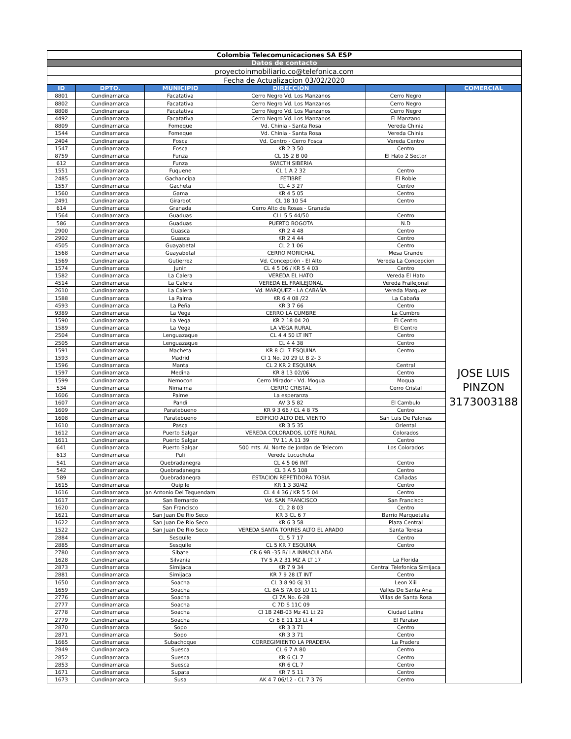| Colombia Telecomunicaciones SA ESP | | | | | |
| Datos de contacto | | | | | |
| proyectoinmobiliario.co@telefonica.com | | | | | |
| Fecha de Actualizacion 03/02/2020 | | | | | |
| ID | DPTO. | MUNICIPIO | DIRECCIÓN | | COMERCIAL |
| 8801 | Cundinamarca | Facatativa | Cerro Negro Vd. Los Manzanos | Cerro Negro | JOSE LUIS PINZON 3173003188 |
| 8802 | Cundinamarca | Facatativa | Cerro Negro Vd. Los Manzanos | Cerro Negro | |
| 8808 | Cundinamarca | Facatativa | Cerro Negro Vd. Los Manzanos | Cerro Negro | |
| 4492 | Cundinamarca | Facatativa | Cerro Negro Vd. Los Manzanos | El Manzano | |
| 8809 | Cundinamarca | Fomeque | Vd. Chinia - Santa Rosa | Vereda Chinia | |
| 1544 | Cundinamarca | Fomeque | Vd. Chinia - Santa Rosa | Vereda Chinia | |
| 2404 | Cundinamarca | Fosca | Vd. Centro - Cerro Fosca | Vereda Centro | |
| 1547 | Cundinamarca | Fosca | KR 2 3 50 | Centro | |
| 8759 | Cundinamarca | Funza | CL 15 2 B 00 | El Hato 2 Sector | |
| 612 | Cundinamarca | Funza | SWICTH SIBERIA | | |
| 1551 | Cundinamarca | Fuquene | CL 1 A 2 32 | Centro | |
| 2485 | Cundinamarca | Gachancipa | FETIBRE | El Roble | |
| 1557 | Cundinamarca | Gacheta | CL 4 3 27 | Centro | |
| 1560 | Cundinamarca | Gama | KR 4 5 05 | Centro | |
| 2491 | Cundinamarca | Girardot | CL 18 10 54 | Centro | |
| 614 | Cundinamarca | Granada | Cerro Alto de Rosas - Granada | | |
| 1564 | Cundinamarca | Guaduas | CLL 5 5 44/50 | Centro | |
| 586 | Cundinamarca | Guaduas | PUERTO BOGOTA | N.D | |
| 2900 | Cundinamarca | Guasca | KR 2 4 48 | Centro | |
| 2902 | Cundinamarca | Guasca | KR 2 4 44 | Centro | |
| 4505 | Cundinamarca | Guayabetal | CL 2 1 06 | Centro | |
| 1568 | Cundinamarca | Guayabetal | CERRO MORICHAL | Mesa Grande | |
| 1569 | Cundinamarca | Gutierrez | Vd. Concepción - El Alto | Vereda La Concepcion | |
| 1574 | Cundinamarca | Junin | CL 4 5 06 / KR 5 4 03 | Centro | |
| 1582 | Cundinamarca | La Calera | VEREDA EL HATO | Vereda El Hato | |
| 4514 | Cundinamarca | La Calera | VEREDA EL FRAILEJONAL | Vereda Frailejonal | |
| 2610 | Cundinamarca | La Calera | Vd. MARQUEZ - LA CABAÑA | Vereda Marquez | |
| 1588 | Cundinamarca | La Palma | KR 6 4 08 /22 | La Cabaña | |
| 4593 | Cundinamarca | La Peña | KR 3 7 66 | Centro | |
| 9389 | Cundinamarca | La Vega | CERRO LA CUMBRE | La Cumbre | |
| 1590 | Cundinamarca | La Vega | KR 2 18 04 20 | El Centro | |
| 1589 | Cundinamarca | La Vega | LA VEGA RURAL | El Centro | |
| 2504 | Cundinamarca | Lenguazaque | CL 4 4 50 LT INT | Centro | |
| 2505 | Cundinamarca | Lenguazaque | CL 4 4 38 | Centro | |
| 1591 | Cundinamarca | Macheta | KR 8 CL 7 ESQUINA | Centro | |
| 1593 | Cundinamarca | Madrid | Cl 1 No. 20 29 Lt B 2- 3 | | |
| 1596 | Cundinamarca | Manta | CL 2 KR 2 ESQUINA | Central | |
| 1597 | Cundinamarca | Medina | KR 8 13 02/06 | Centro | |
| 1599 | Cundinamarca | Nemocon | Cerro Mirador - Vd. Mogua | Mogua | |
| 534 | Cundinamarca | Nimaima | CERRO CRISTAL | Cerro Cristal | |
| 1606 | Cundinamarca | Paime | La esperanza | | |
| 1607 | Cundinamarca | Pandi | AV 3 5 82 | El Cambulo | |
| 1609 | Cundinamarca | Paratebueno | KR 9 3 66 / CL 4 8 75 | Centro | |
| 1608 | Cundinamarca | Paratebueno | EDIFICIO ALTO DEL VIENTO | San Luis De Palonas | |
| 1610 | Cundinamarca | Pasca | KR 3 5 35 | Oriental | |
| 1612 | Cundinamarca | Puerto Salgar | VEREDA COLORADOS, LOTE RURAL | Colorados | |
| 1611 | Cundinamarca | Puerto Salgar | TV 11 A 11 39 | Centro | |
| 641 | Cundinamarca | Puerto Salgar | 500 mts. AL Norte de Jordan de Telecom | Los Colorados | |
| 613 | Cundinamarca | Puli | Vereda Lucuchuta | | |
| 541 | Cundinamarca | Quebradanegra | CL 4 5 06 INT | Centro | |
| 542 | Cundinamarca | Quebradanegra | CL 3 A 5 108 | Centro | |
| 589 | Cundinamarca | Quebradanegra | ESTACION REPETIDORA TOBIA | Cañadas | |
| 1615 | Cundinamarca | Quipile | KR 1 3 30/42 | Centro | |
| 1616 | Cundinamarca | an Antonio Del Tequendam | CL 4 4 36 / KR 5 5 04 | Centro | |
| 1617 | Cundinamarca | San Bernardo | Vd. SAN FRANCISCO | San Francisco | |
| 1620 | Cundinamarca | San Francisco | CL 2 8 03 | Centro | |
| 1621 | Cundinamarca | San Juan De Rio Seco | KR 3 CL 6 7 | Barrio Marquetalia | |
| 1622 | Cundinamarca | San Juan De Rio Seco | KR 6 3 58 | Plaza Central | |
| 1522 | Cundinamarca | San Juan De Rio Seco | VEREDA SANTA TORRES ALTO EL ARADO | Santa Teresa | |
| 2884 | Cundinamarca | Sesquile | CL 5 7 17 | Centro | |
| 2885 | Cundinamarca | Sesquile | CL 5 KR 7 ESQUINA | Centro | |
| 2780 | Cundinamarca | Sibate | CR 6 9B -35 B/ LA INMACULADA | | |
| 1628 | Cundinamarca | Silvania | TV 5 A 2 31 MZ A LT 17 | La Florida | |
| 2873 | Cundinamarca | Simijaca | KR 7 9 34 | Central Telefonica Simijaca | |
| 2881 | Cundinamarca | Simijaca | KR 7 9 28 LT INT | Centro | |
| 1650 | Cundinamarca | Soacha | CL 3 8 90 GJ 31 | Leon Xiii | |
| 1659 | Cundinamarca | Soacha | CL 8A S 7A 03 LO 11 | Valles De Santa Ana | |
| 2776 | Cundinamarca | Soacha | Cl 7A No. 6-28 | Villas de Santa Rosa | |
| 2777 | Cundinamarca | Soacha | C 7D S 11C 09 | | |
| 2778 | Cundinamarca | Soacha | Cl 1B 24B-03 Mz 41 Lt 29 | Ciudad Latina | |
| 2779 | Cundinamarca | Soacha | Cr 6 E 11 13 Lt 4 | El Paraiso | |
| 2870 | Cundinamarca | Sopo | KR 3 3 71 | Centro | |
| 2871 | Cundinamarca | Sopo | KR 3 3 71 | Centro | |
| 1665 | Cundinamarca | Subachoque | CORREGIMIENTO LA PRADERA | La Pradera | |
| 2849 | Cundinamarca | Suesca | CL 6 7 A 80 | Centro | |
| 2852 | Cundinamarca | Suesca | KR 6 CL 7 | Centro | |
| 2853 | Cundinamarca | Suesca | KR 6 CL 7 | Centro | |
| 1671 | Cundinamarca | Supata | KR 7 5 11 | Centro | |
| 1673 | Cundinamarca | Susa | AK 4 7 06/12 - CL 7 3 76 | Centro | |